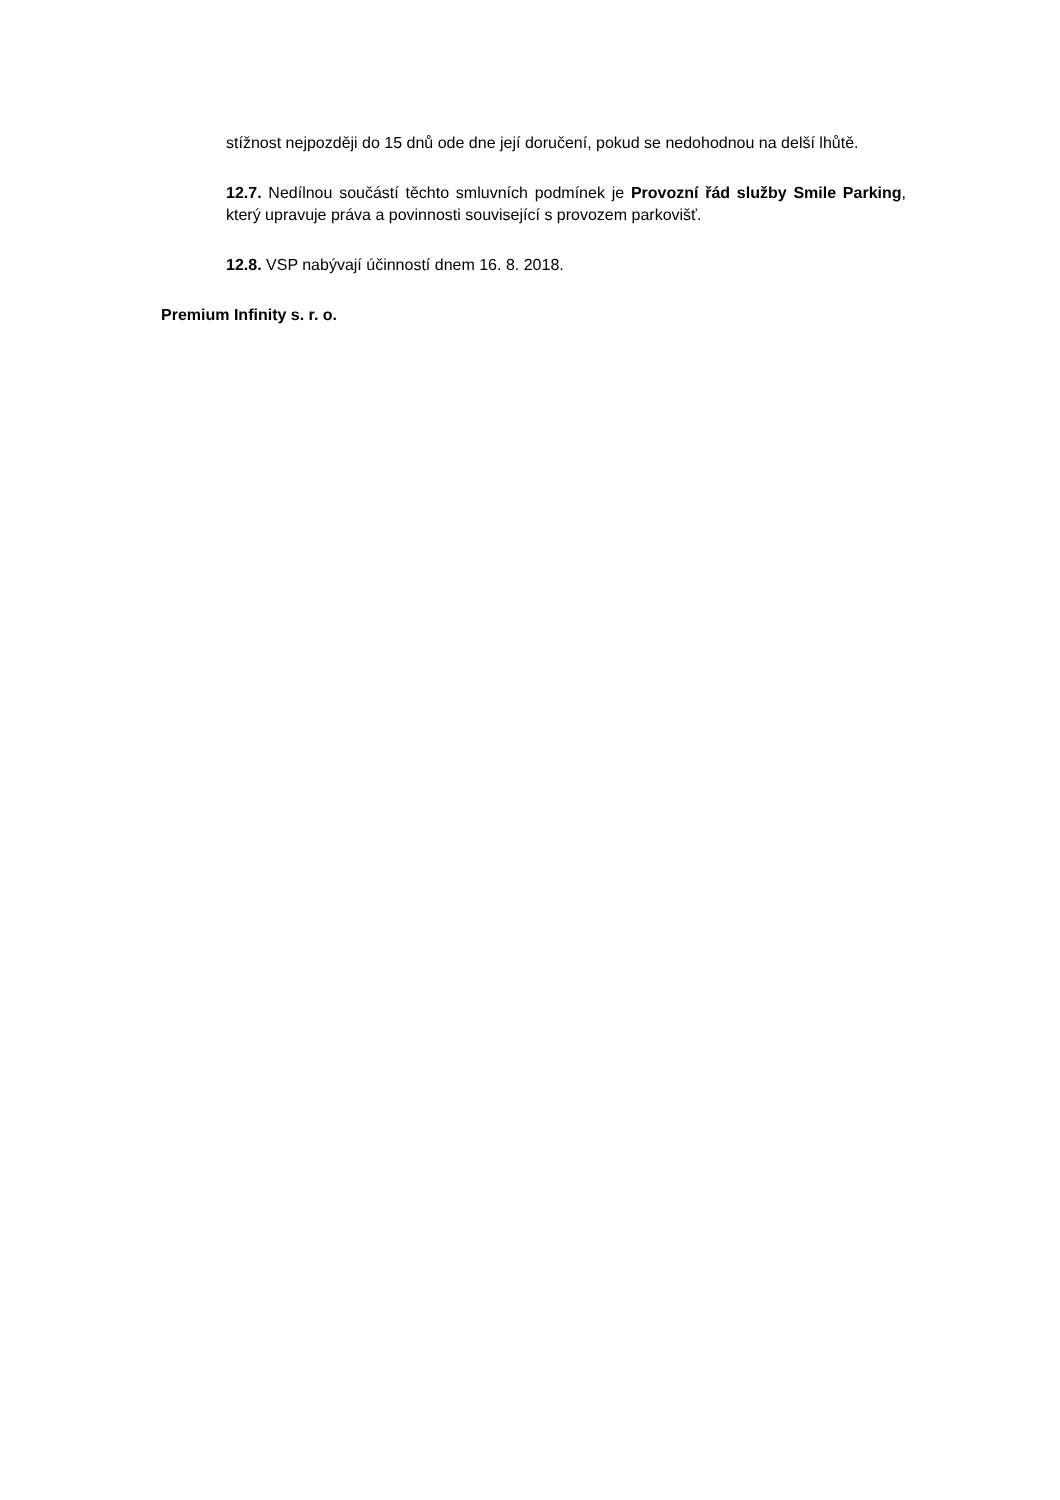stížnost nejpozději do 15 dnů ode dne její doručení, pokud se nedohodnou na delší lhůtě.
12.7. Nedílnou součástí těchto smluvních podmínek je Provozní řád služby Smile Parking, který upravuje práva a povinnosti související s provozem parkovišť.
12.8. VSP nabývají účinností dnem 16. 8. 2018.
Premium Infinity s. r. o.